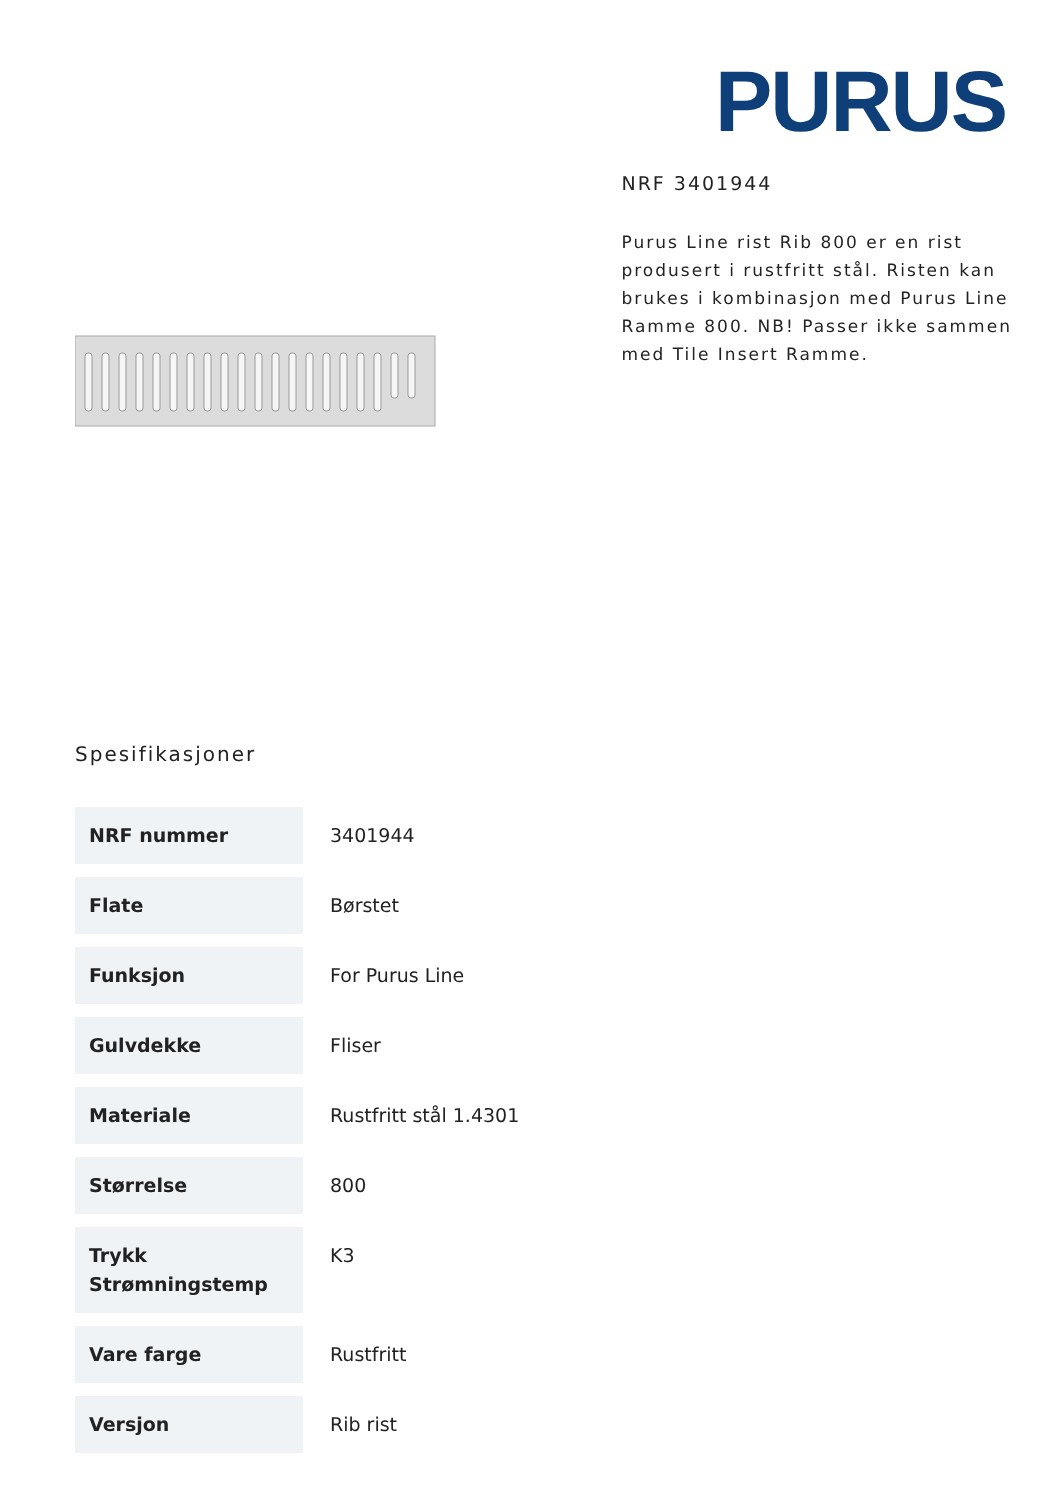PURUS
NRF 3401944
Purus Line rist Rib 800 er en rist produsert i rustfritt stål. Risten kan brukes i kombinasjon med Purus Line Ramme 800. NB! Passer ikke sammen med Tile Insert Ramme.
Spesifikasjoner
| NRF nummer | 3401944 |
| Flate | Børstet |
| Funksjon | For Purus Line |
| Gulvdekke | Fliser |
| Materiale | Rustfritt stål 1.4301 |
| Størrelse | 800 |
| Trykk Strømningstemp | K3 |
| Vare farge | Rustfritt |
| Versjon | Rib rist |